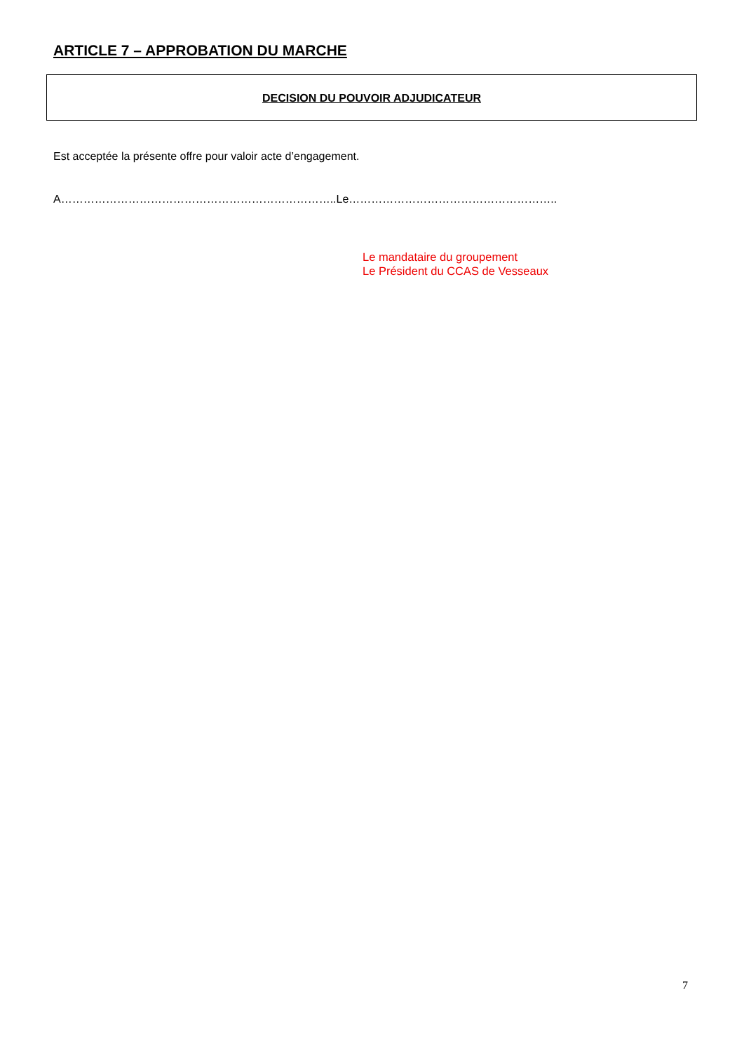ARTICLE 7 – APPROBATION DU MARCHE
DECISION DU POUVOIR ADJUDICATEUR
Est acceptée la présente offre pour valoir acte d’engagement.
A………………………………………………………………..Le………………………………………………..
Le mandataire du groupement
Le Président du CCAS de Vesseaux
7